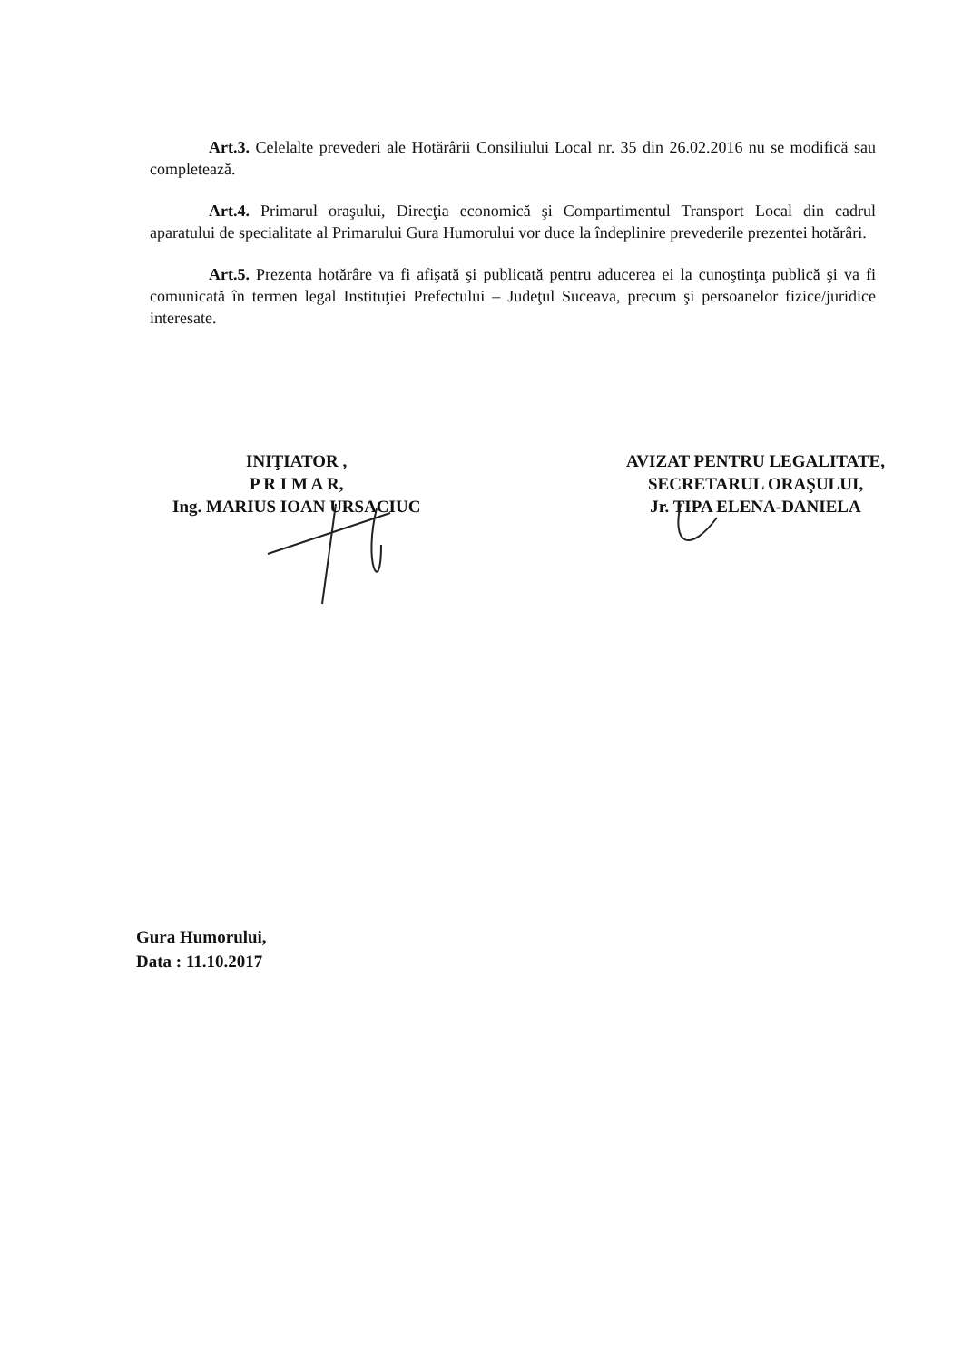Art.3. Celelalte prevederi ale Hotărârii Consiliului Local nr. 35 din 26.02.2016 nu se modifică sau completează.
Art.4. Primarul oraşului, Direcţia economică şi Compartimentul Transport Local din cadrul aparatului de specialitate al Primarului Gura Humorului vor duce la îndeplinire prevederile prezentei hotărâri.
Art.5. Prezenta hotărâre va fi afişată şi publicată pentru aducerea ei la cunoştinţa publică şi va fi comunicată în termen legal Instituţiei Prefectului – Judeţul Suceava, precum şi persoanelor fizice/juridice interesate.
INIŢIATOR ,
P R I M A R,
Ing. MARIUS IOAN URSACIUC
AVIZAT PENTRU LEGALITATE,
SECRETARUL ORAŞULUI,
Jr. TIPA ELENA-DANIELA
Gura Humorului,
Data : 11.10.2017